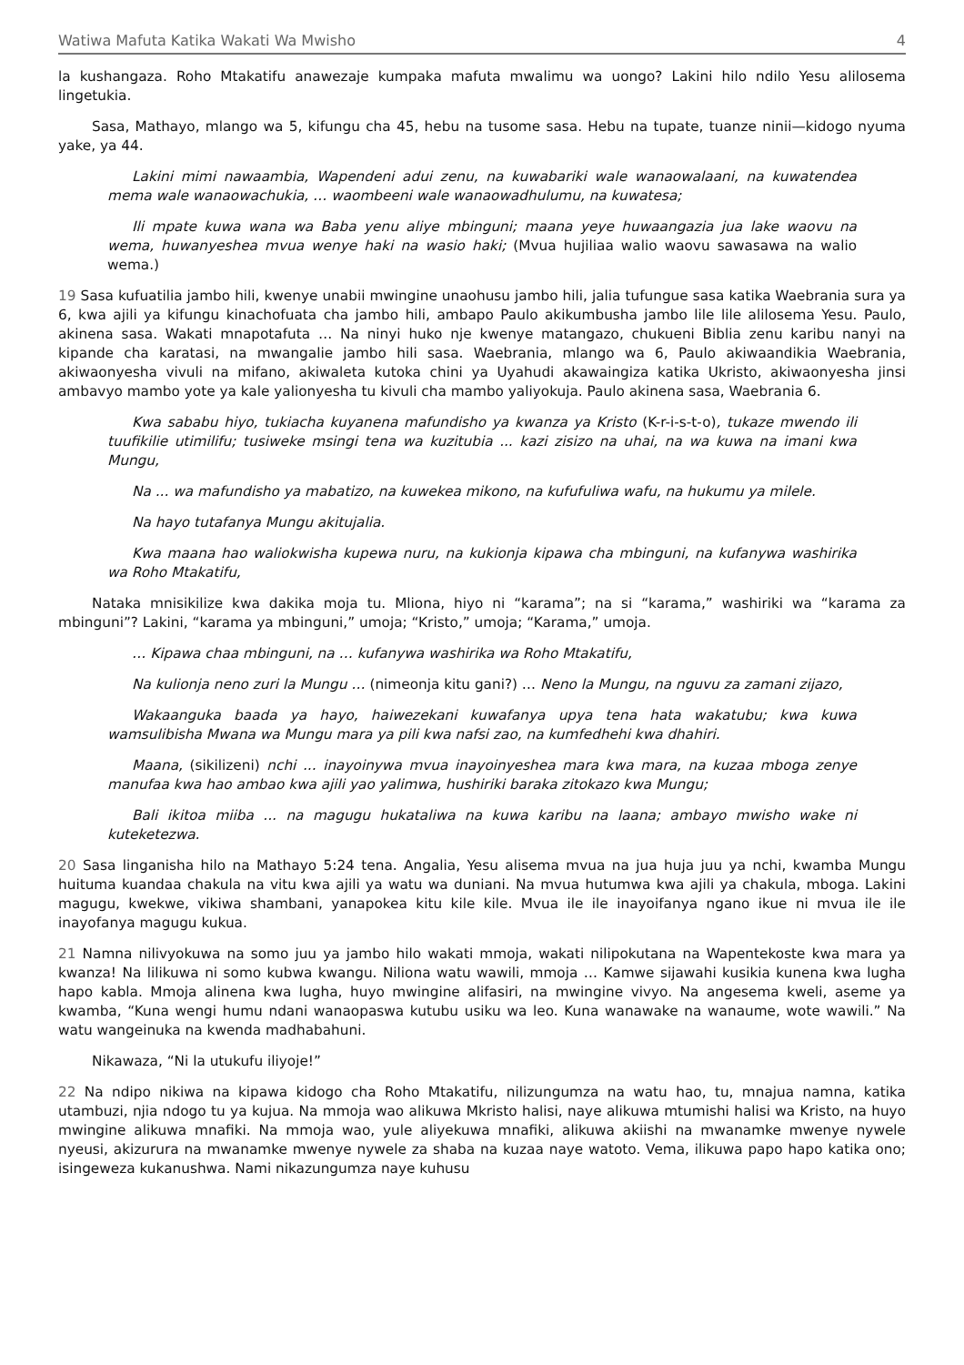Watiwa Mafuta Katika Wakati Wa Mwisho 4
la kushangaza. Roho Mtakatifu anawezaje kumpaka mafuta mwalimu wa uongo? Lakini hilo ndilo Yesu alilosema lingetukia.
Sasa, Mathayo, mlango wa 5, kifungu cha 45, hebu na tusome sasa. Hebu na tupate, tuanze ninii—kidogo nyuma yake, ya 44.
Lakini mimi nawaambia, Wapendeni adui zenu, na kuwabariki wale wanaowalaani, na kuwatendea mema wale wanaowachukia, … waombeeni wale wanaowadhulumu, na kuwatesa;
Ili mpate kuwa wana wa Baba yenu aliye mbinguni; maana yeye huwaangazia jua lake waovu na wema, huwanyeshea mvua wenye haki na wasio haki; (Mvua hujiliaa walio waovu sawasawa na walio wema.)
19 Sasa kufuatilia jambo hili, kwenye unabii mwingine unaohusu jambo hili, jalia tufungue sasa katika Waebrania sura ya 6, kwa ajili ya kifungu kinachofuata cha jambo hili, ambapo Paulo akikumbusha jambo lile lile alilosema Yesu. Paulo, akinena sasa. Wakati mnapotafuta … Na ninyi huko nje kwenye matangazo, chukueni Biblia zenu karibu nanyi na kipande cha karatasi, na mwangalie jambo hili sasa. Waebrania, mlango wa 6, Paulo akiwaandikia Waebrania, akiwaonyesha vivuli na mifano, akiwaleta kutoka chini ya Uyahudi akawaingiza katika Ukristo, akiwaonyesha jinsi ambavyo mambo yote ya kale yalionyesha tu kivuli cha mambo yaliyokuja. Paulo akinena sasa, Waebrania 6.
Kwa sababu hiyo, tukiacha kuyanena mafundisho ya kwanza ya Kristo (K-r-i-s-t-o), tukaze mwendo ili tuufikilie utimilifu; tusiweke msingi tena wa kuzitubia ... kazi zisizo na uhai, na wa kuwa na imani kwa Mungu,
Na ... wa mafundisho ya mabatizo, na kuwekea mikono, na kufufuliwa wafu, na hukumu ya milele.
Na hayo tutafanya Mungu akitujalia.
Kwa maana hao waliokwisha kupewa nuru, na kukionja kipawa cha mbinguni, na kufanywa washirika wa Roho Mtakatifu,
Nataka mnisikilize kwa dakika moja tu. Mliona, hiyo ni “karama”; na si “karama,” washiriki wa “karama za mbinguni”? Lakini, “karama ya mbinguni,” umoja; “Kristo,” umoja; “Karama,” umoja.
… Kipawa chaa mbinguni, na … kufanywa washirika wa Roho Mtakatifu,
Na kulionja neno zuri la Mungu … (nimeonja kitu gani?) … Neno la Mungu, na nguvu za zamani zijazo,
Wakaanguka baada ya hayo, haiwezekani kuwafanya upya tena hata wakatubu; kwa kuwa wamsulibisha Mwana wa Mungu mara ya pili kwa nafsi zao, na kumfedhehi kwa dhahiri.
Maana, (sikilizeni) nchi ... inayoinywa mvua inayoinyeshea mara kwa mara, na kuzaa mboga zenye manufaa kwa hao ambao kwa ajili yao yalimwa, hushiriki baraka zitokazo kwa Mungu;
Bali ikitoa miiba ... na magugu hukataliwa na kuwa karibu na laana; ambayo mwisho wake ni kuteketezwa.
20 Sasa linganisha hilo na Mathayo 5:24 tena. Angalia, Yesu alisema mvua na jua huja juu ya nchi, kwamba Mungu huituma kuandaa chakula na vitu kwa ajili ya watu wa duniani. Na mvua hutumwa kwa ajili ya chakula, mboga. Lakini magugu, kwekwe, vikiwa shambani, yanapokea kitu kile kile. Mvua ile ile inayoifanya ngano ikue ni mvua ile ile inayofanya magugu kukua.
21 Namna nilivyokuwa na somo juu ya jambo hilo wakati mmoja, wakati nilipokutana na Wapentekoste kwa mara ya kwanza! Na lilikuwa ni somo kubwa kwangu. Niliona watu wawili, mmoja … Kamwe sijawahi kusikia kunena kwa lugha hapo kabla. Mmoja alinena kwa lugha, huyo mwingine alifasiri, na mwingine vivyo. Na angesema kweli, aseme ya kwamba, “Kuna wengi humu ndani wanaopaswa kutubu usiku wa leo. Kuna wanawake na wanaume, wote wawili.” Na watu wangeinuka na kwenda madhabahuni.
Nikawaza, “Ni la utukufu iliyoje!”
22 Na ndipo nikiwa na kipawa kidogo cha Roho Mtakatifu, nilizungumza na watu hao, tu, mnajua namna, katika utambuzi, njia ndogo tu ya kujua. Na mmoja wao alikuwa Mkristo halisi, naye alikuwa mtumishi halisi wa Kristo, na huyo mwingine alikuwa mnafiki. Na mmoja wao, yule aliyekuwa mnafiki, alikuwa akiishi na mwanamke mwenye nywele nyeusi, akizurura na mwanamke mwenye nywele za shaba na kuzaa naye watoto. Vema, ilikuwa papo hapo katika ono; isingeweza kukanushwa. Nami nikazungumza naye kuhusu